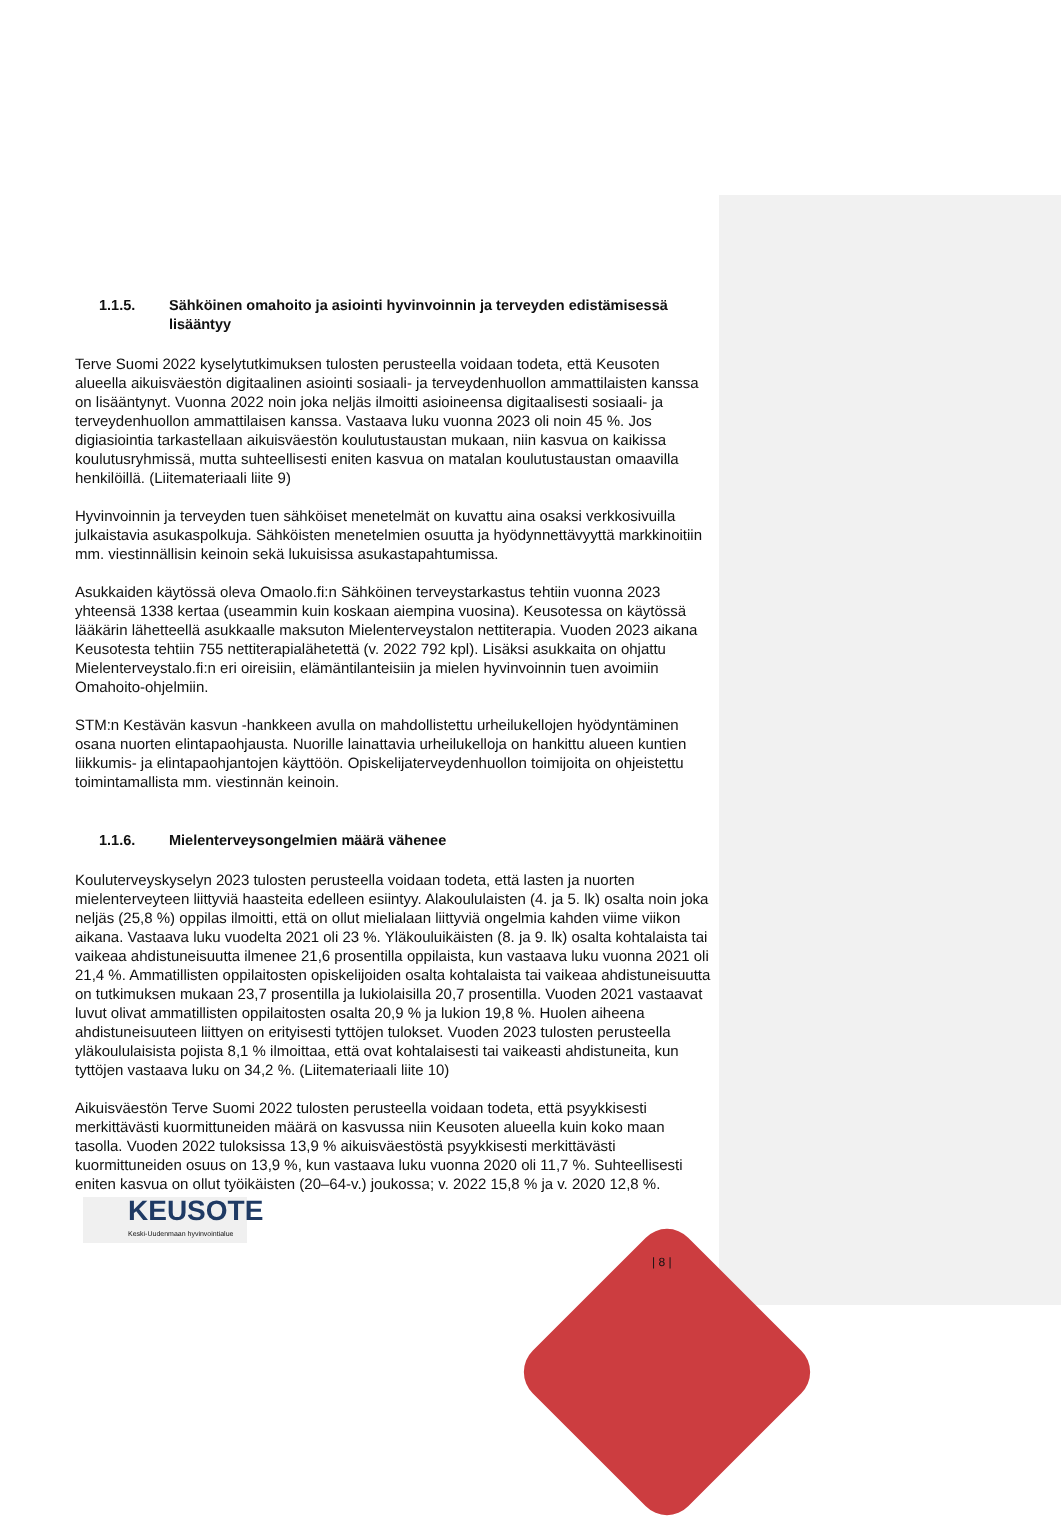1.1.5. Sähköinen omahoito ja asiointi hyvinvoinnin ja terveyden edistämisessä lisääntyy
Terve Suomi 2022 kyselytutkimuksen tulosten perusteella voidaan todeta, että Keusoten alueella aikuisväestön digitaalinen asiointi sosiaali- ja terveydenhuollon ammattilaisten kanssa on lisääntynyt. Vuonna 2022 noin joka neljäs ilmoitti asioineensa digitaalisesti sosiaali- ja terveydenhuollon ammattilaisen kanssa. Vastaava luku vuonna 2023 oli noin 45 %. Jos digiasiointia tarkastellaan aikuisväestön koulutustaustan mukaan, niin kasvua on kaikissa koulutusryhmissä, mutta suhteellisesti eniten kasvua on matalan koulutustaustan omaavilla henkilöillä. (Liitemateriaali liite 9)
Hyvinvoinnin ja terveyden tuen sähköiset menetelmät on kuvattu aina osaksi verkkosivuilla julkaistavia asukaspolkuja. Sähköisten menetelmien osuutta ja hyödynnettävyyttä markkinoitiin mm. viestinnällisin keinoin sekä lukuisissa asukastapahtumissa.
Asukkaiden käytössä oleva Omaolo.fi:n Sähköinen terveystarkastus tehtiin vuonna 2023 yhteensä 1338 kertaa (useammin kuin koskaan aiempina vuosina). Keusotessa on käytössä lääkärin lähetteellä asukkaalle maksuton Mielenterveystalon nettiterapia. Vuoden 2023 aikana Keusotesta tehtiin 755 nettiterapialähetettä (v. 2022 792 kpl). Lisäksi asukkaita on ohjattu Mielenterveystalo.fi:n eri oireisiin, elämäntilanteisiin ja mielen hyvinvoinnin tuen avoimiin Omahoito-ohjelmiin.
STM:n Kestävän kasvun -hankkeen avulla on mahdollistettu urheilukellojen hyödyntäminen osana nuorten elintapaohjausta. Nuorille lainattavia urheilukelloja on hankittu alueen kuntien liikkumis- ja elintapaohjantojen käyttöön. Opiskelijaterveydenhuollon toimijoita on ohjeistettu toimintamallista mm. viestinnän keinoin.
1.1.6. Mielenterveysongelmien määrä vähenee
Kouluterveyskyselyn 2023 tulosten perusteella voidaan todeta, että lasten ja nuorten mielenterveyteen liittyviä haasteita edelleen esiintyy. Alakoululaisten (4. ja 5. lk) osalta noin joka neljäs (25,8 %) oppilas ilmoitti, että on ollut mielialaan liittyviä ongelmia kahden viime viikon aikana. Vastaava luku vuodelta 2021 oli 23 %. Yläkouluikäisten (8. ja 9. lk) osalta kohtalaista tai vaikeaa ahdistuneisuutta ilmenee 21,6 prosentilla oppilaista, kun vastaava luku vuonna 2021 oli 21,4 %. Ammatillisten oppilaitosten opiskelijoiden osalta kohtalaista tai vaikeaa ahdistuneisuutta on tutkimuksen mukaan 23,7 prosentilla ja lukiolaisilla 20,7 prosentilla. Vuoden 2021 vastaavat luvut olivat ammatillisten oppilaitosten osalta 20,9 % ja lukion 19,8 %. Huolen aiheena ahdistuneisuuteen liittyen on erityisesti tyttöjen tulokset. Vuoden 2023 tulosten perusteella yläkoululaisista pojista 8,1 % ilmoittaa, että ovat kohtalaisesti tai vaikeasti ahdistuneita, kun tyttöjen vastaava luku on 34,2 %. (Liitemateriaali liite 10)
Aikuisväestön Terve Suomi 2022 tulosten perusteella voidaan todeta, että psyykkisesti merkittävästi kuormittuneiden määrä on kasvussa niin Keusoten alueella kuin koko maan tasolla. Vuoden 2022 tuloksissa 13,9 % aikuisväestöstä psyykkisesti merkittävästi kuormittuneiden osuus on 13,9 %, kun vastaava luku vuonna 2020 oli 11,7 %. Suhteellisesti eniten kasvua on ollut työikäisten (20–64-v.) joukossa; v. 2022 15,8 % ja v. 2020 12,8 %.
KEUSOTE
Keski-Uudenmaan hyvinvointialue
| 8 |